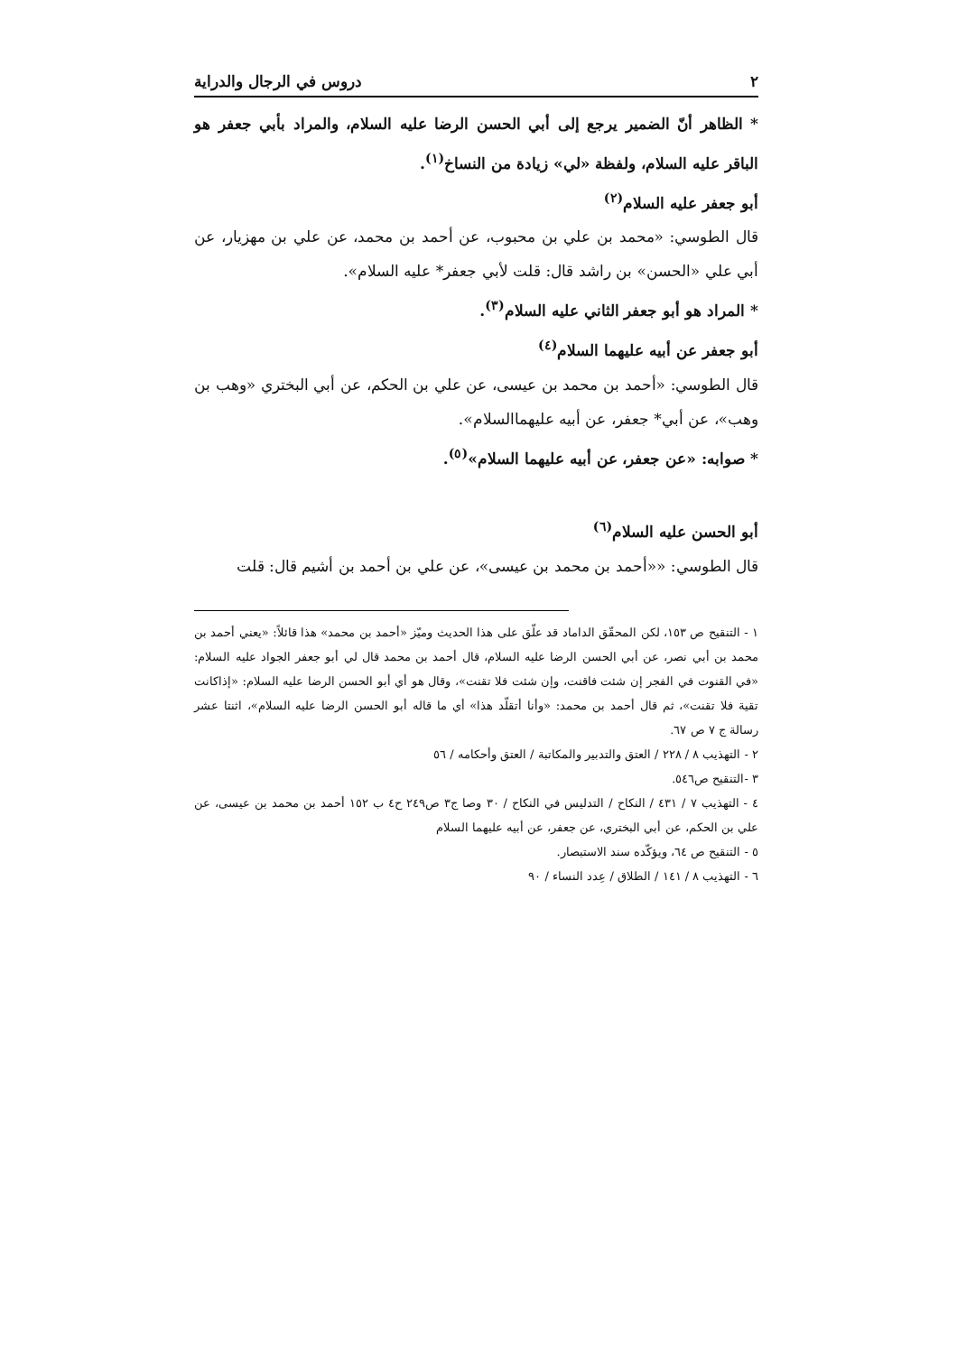٢ دروس في الرجال والدراية
* الظاهر أنّ الضمير يرجع إلى أبي الحسن الرضا عليه السلام، والمراد بأبي جعفر هو الباقر عليه السلام، ولفظة «لي» زيادة من النساخ<sup>(١)</sup>.
أبو جعفر عليه السلام<sup>(٢)</sup>
قال الطوسي: «محمد بن علي بن محبوب، عن أحمد بن محمد، عن علي بن مهزيار، عن أبي علي «الحسن» بن راشد قال: قلت لأبي جعفر* عليه السلام».
* المراد هو أبو جعفر الثاني عليه السلام<sup>(٣)</sup>.
أبو جعفر عن أبيه عليهما السلام<sup>(٤)</sup>
قال الطوسي: «أحمد بن محمد بن عيسى، عن علي بن الحكم، عن أبي البختري «وهب بن وهب»، عن أبي* جعفر، عن أبيه عليهماالسلام».
* صوابه: «عن جعفر، عن أبيه عليهما السلام»<sup>(٥)</sup>.
أبو الحسن عليه السلام<sup>(٦)</sup>
قال الطوسي: ««أحمد بن محمد بن عيسى»، عن علي بن أحمد بن أشيم قال: قلت
١ - التنقيح ص ١٥٣، لكن المحقّق الداماد قد علّق على هذا الحديث وميّز «أحمد بن محمد» هذا قائلاً: «يعني أحمد بن محمد بن أبي نصر، عن أبي الحسن الرضا عليه السلام، قال أحمد بن محمد قال لي أبو جعفر الجواد عليه السلام: «في القنوت في الفجر إن شئت فاقنت، وإن شئت فلا تقنت»، وقال هو أي أبو الحسن الرضا عليه السلام: «إذاكانت تقية فلا تقنت»، ثم قال أحمد بن محمد: «وأنا أتقلّد هذا» أي ما قاله أبو الحسن الرضا عليه السلام»، اثنتا عشر رسالة ج ٧ ص ٦٧.
٢ - التهذيب ٨ / ٢٢٨ / العتق والتدبير والمكاتبة / العتق وأحكامه / ٥٦
٣ -التنقيح ص٥٤٦.
٤ - التهذيب ٧ / ٤٣١ / النكاح / التدليس في النكاح / ٣٠ وصا ج٣ ص٢٤٩ ح٤ ب ١٥٢ أحمد بن محمد بن عيسى، عن علي بن الحكم، عن أبي البختري، عن جعفر، عن أبيه عليهما السلام
٥ - التنقيح ص ٦٤، ويؤكّده سند الاستبصار.
٦ - التهذيب ٨ / ١٤١ / الطلاق / عِدد النساء / ٩٠